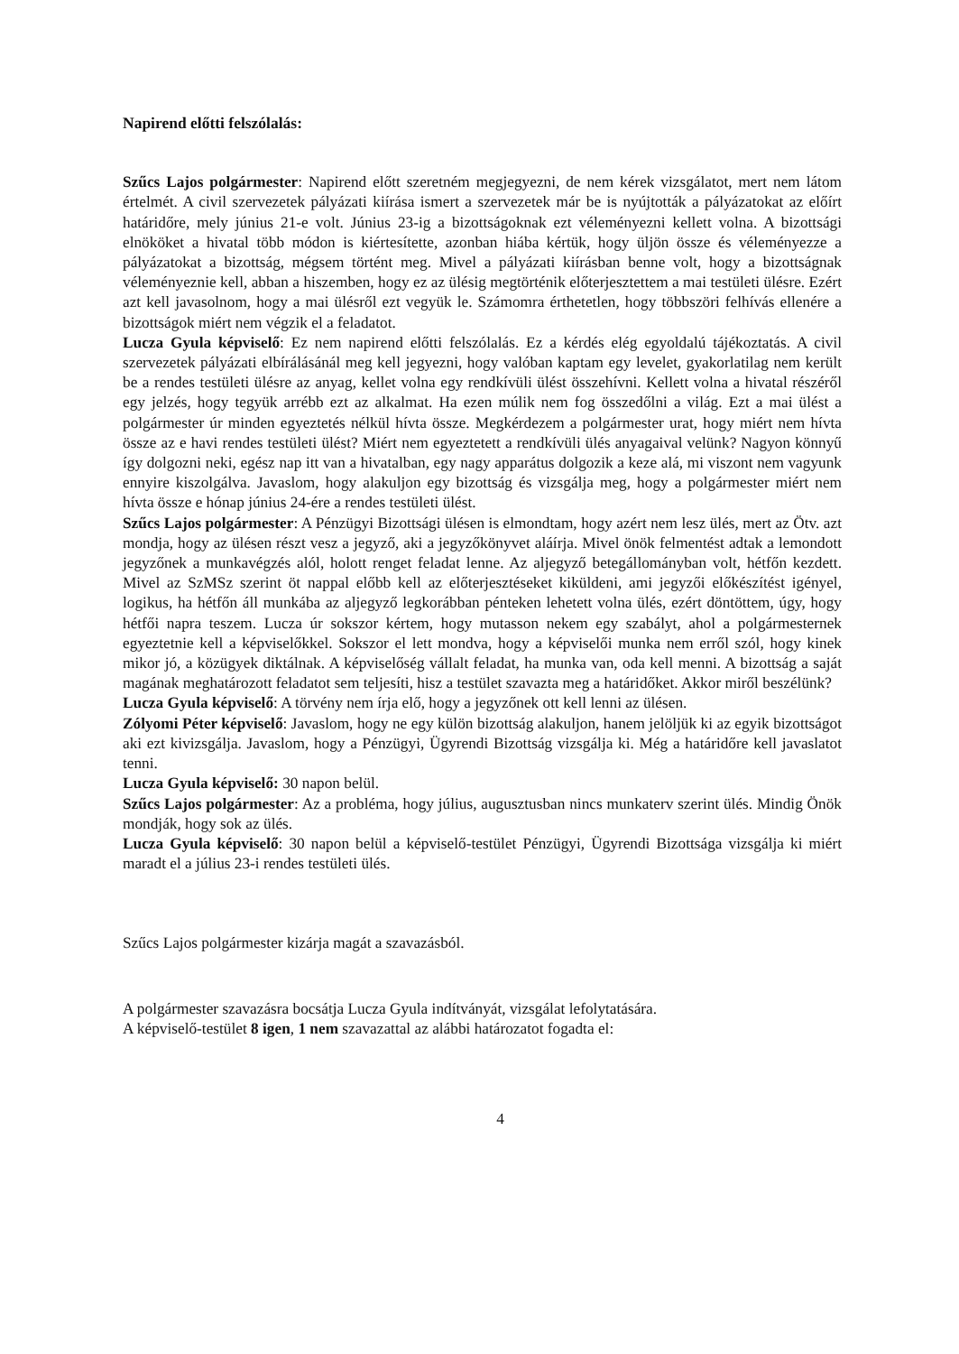Napirend előtti felszólalás:
Szűcs Lajos polgármester: Napirend előtt szeretném megjegyezni, de nem kérek vizsgálatot, mert nem látom értelmét. A civil szervezetek pályázati kiírása ismert a szervezetek már be is nyújtották a pályázatokat az előírt határidőre, mely június 21-e volt. Június 23-ig a bizottságoknak ezt véleményezni kellett volna. A bizottsági elnököket a hivatal több módon is kiértesítette, azonban hiába kértük, hogy üljön össze és véleményezze a pályázatokat a bizottság, mégsem történt meg. Mivel a pályázati kiírásban benne volt, hogy a bizottságnak véleményeznie kell, abban a hiszemben, hogy ez az ülésig megtörténik előterjesztettem a mai testületi ülésre. Ezért azt kell javasolnom, hogy a mai ülésről ezt vegyük le. Számomra érthetetlen, hogy többszöri felhívás ellenére a bizottságok miért nem végzik el a feladatot.
Lucza Gyula képviselő: Ez nem napirend előtti felszólalás. Ez a kérdés elég egyoldalú tájékoztatás. A civil szervezetek pályázati elbírálásánál meg kell jegyezni, hogy valóban kaptam egy levelet, gyakorlatilag nem került be a rendes testületi ülésre az anyag, kellet volna egy rendkívüli ülést összehívni. Kellett volna a hivatal részéről egy jelzés, hogy tegyük arrébb ezt az alkalmat. Ha ezen múlik nem fog összedőlni a világ. Ezt a mai ülést a polgármester úr minden egyeztetés nélkül hívta össze. Megkérdezem a polgármester urat, hogy miért nem hívta össze az e havi rendes testületi ülést? Miért nem egyeztetett a rendkívüli ülés anyagaival velünk? Nagyon könnyű így dolgozni neki, egész nap itt van a hivatalban, egy nagy apparátus dolgozik a keze alá, mi viszont nem vagyunk ennyire kiszolgálva. Javaslom, hogy alakuljon egy bizottság és vizsgálja meg, hogy a polgármester miért nem hívta össze e hónap június 24-ére a rendes testületi ülést.
Szűcs Lajos polgármester: A Pénzügyi Bizottsági ülésen is elmondtam, hogy azért nem lesz ülés, mert az Ötv. azt mondja, hogy az ülésen részt vesz a jegyző, aki a jegyzőkönyvet aláírja. Mivel önök felmentést adtak a lemondott jegyzőnek a munkavégzés alól, holott renget feladat lenne. Az aljegyző betegállományban volt, hétfőn kezdett. Mivel az SzMSz szerint öt nappal előbb kell az előterjesztéseket kiküldeni, ami jegyzői előkészítést igényel, logikus, ha hétfőn áll munkába az aljegyző legkorábban pénteken lehetett volna ülés, ezért döntöttem, úgy, hogy hétfői napra teszem. Lucza úr sokszor kértem, hogy mutasson nekem egy szabályt, ahol a polgármesternek egyeztetnie kell a képviselőkkel. Sokszor el lett mondva, hogy a képviselői munka nem erről szól, hogy kinek mikor jó, a közügyek diktálnak. A képviselőség vállalt feladat, ha munka van, oda kell menni. A bizottság a saját magának meghatározott feladatot sem teljesíti, hisz a testület szavazta meg a határidőket. Akkor miről beszélünk?
Lucza Gyula képviselő: A törvény nem írja elő, hogy a jegyzőnek ott kell lenni az ülésen.
Zólyomi Péter képviselő: Javaslom, hogy ne egy külön bizottság alakuljon, hanem jelöljük ki az egyik bizottságot aki ezt kivizsgálja. Javaslom, hogy a Pénzügyi, Ügyrendi Bizottság vizsgálja ki. Még a határidőre kell javaslatot tenni.
Lucza Gyula képviselő: 30 napon belül.
Szűcs Lajos polgármester: Az a probléma, hogy július, augusztusban nincs munkaterv szerint ülés. Mindig Önök mondják, hogy sok az ülés.
Lucza Gyula képviselő: 30 napon belül a képviselő-testület Pénzügyi, Ügyrendi Bizottsága vizsgálja ki miért maradt el a július 23-i rendes testületi ülés.
Szűcs Lajos polgármester kizárja magát a szavazásból.
A polgármester szavazásra bocsátja Lucza Gyula indítványát, vizsgálat lefolytatására.
A képviselő-testület 8 igen, 1 nem szavazattal az alábbi határozatot fogadta el:
4